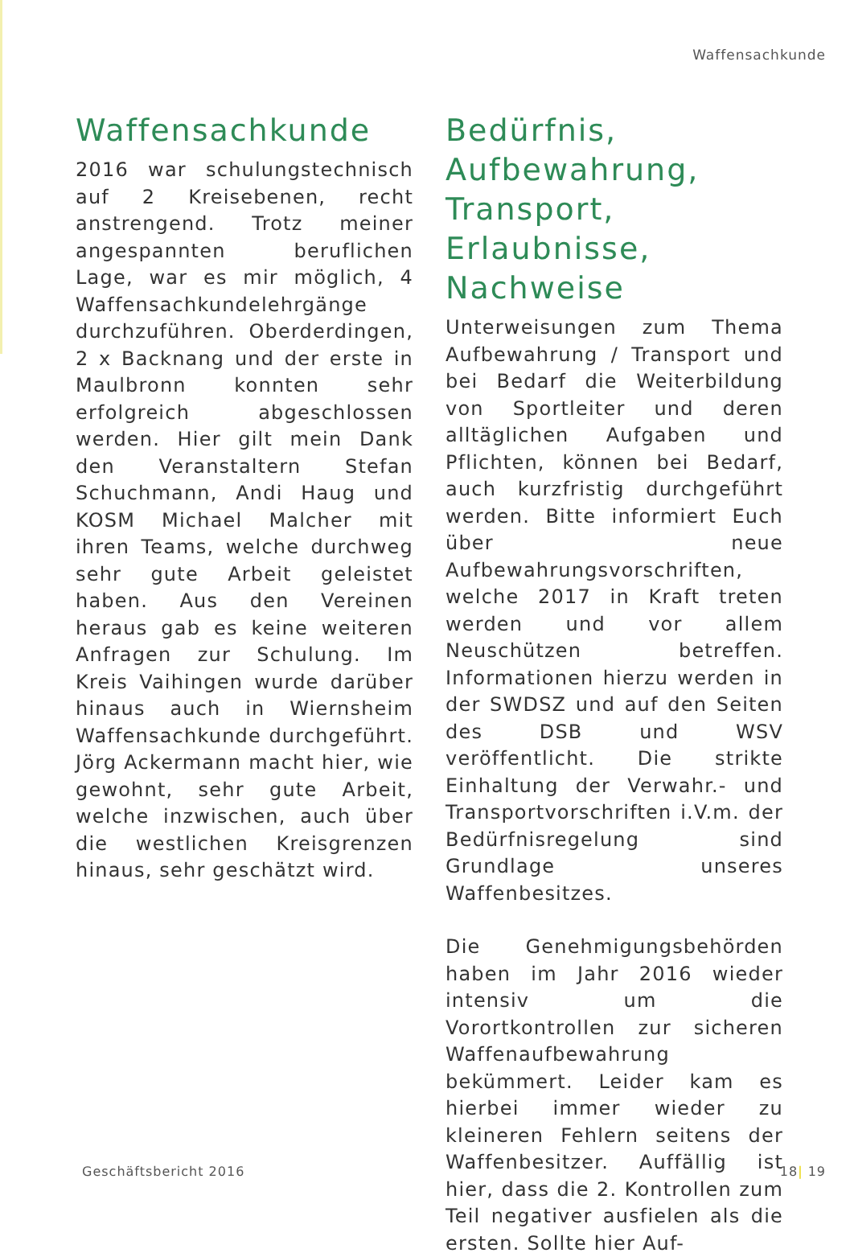Waffensachkunde
Waffensachkunde
2016 war schulungstechnisch auf 2 Kreisebenen, recht anstrengend. Trotz meiner angespannten beruflichen Lage, war es mir möglich, 4 Waffensachkundelehrgänge durchzuführen. Oberderdingen, 2 x Backnang und der erste in Maulbronn konnten sehr erfolgreich abgeschlossen werden. Hier gilt mein Dank den Veranstaltern Stefan Schuchmann, Andi Haug und KOSM Michael Malcher mit ihren Teams, welche durchweg sehr gute Arbeit geleistet haben. Aus den Vereinen heraus gab es keine weiteren Anfragen zur Schulung. Im Kreis Vaihingen wurde darüber hinaus auch in Wiernsheim Waffensachkunde durchgeführt. Jörg Ackermann macht hier, wie gewohnt, sehr gute Arbeit, welche inzwischen, auch über die westlichen Kreisgrenzen hinaus, sehr geschätzt wird.
Bedürfnis, Aufbewahrung, Transport, Erlaubnisse, Nachweise
Unterweisungen zum Thema Aufbewahrung / Transport und bei Bedarf die Weiterbildung von Sportleiter und deren alltäglichen Aufgaben und Pflichten, können bei Bedarf, auch kurzfristig durchgeführt werden. Bitte informiert Euch über neue Aufbewahrungsvorschriften, welche 2017 in Kraft treten werden und vor allem Neuschützen betreffen. Informationen hierzu werden in der SWDSZ und auf den Seiten des DSB und WSV veröffentlicht. Die strikte Einhaltung der Verwahr.- und Transportvorschriften i.V.m. der Bedürfnisregelung sind Grundlage unseres Waffenbesitzes.
Die Genehmigungsbehörden haben im Jahr 2016 wieder intensiv um die Vorortkontrollen zur sicheren Waffenaufbewahrung bekümmert. Leider kam es hierbei immer wieder zu kleineren Fehlern seitens der Waffenbesitzer. Auffällig ist hier, dass die 2. Kontrollen zum Teil negativer ausfielen als die ersten. Sollte hier Auf-
Geschäftsbericht 2016 18| 19